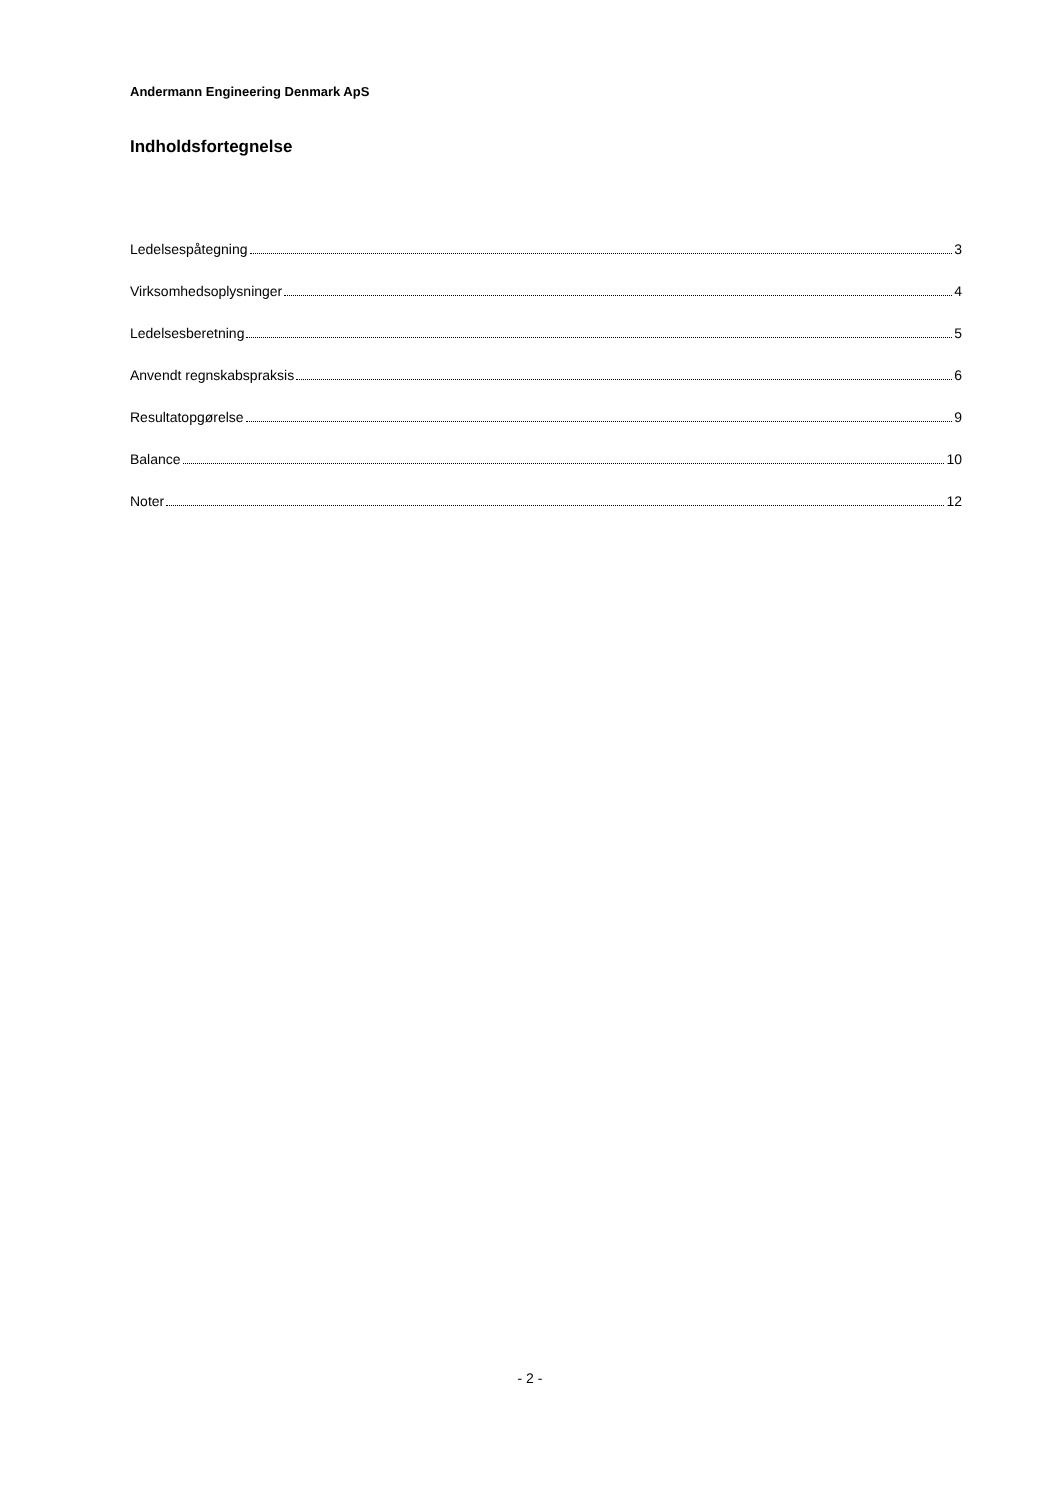Andermann Engineering Denmark ApS
Indholdsfortegnelse
Ledelsespåtegning 3
Virksomhedsoplysninger 4
Ledelsesberetning 5
Anvendt regnskabspraksis 6
Resultatopgørelse 9
Balance 10
Noter 12
- 2 -